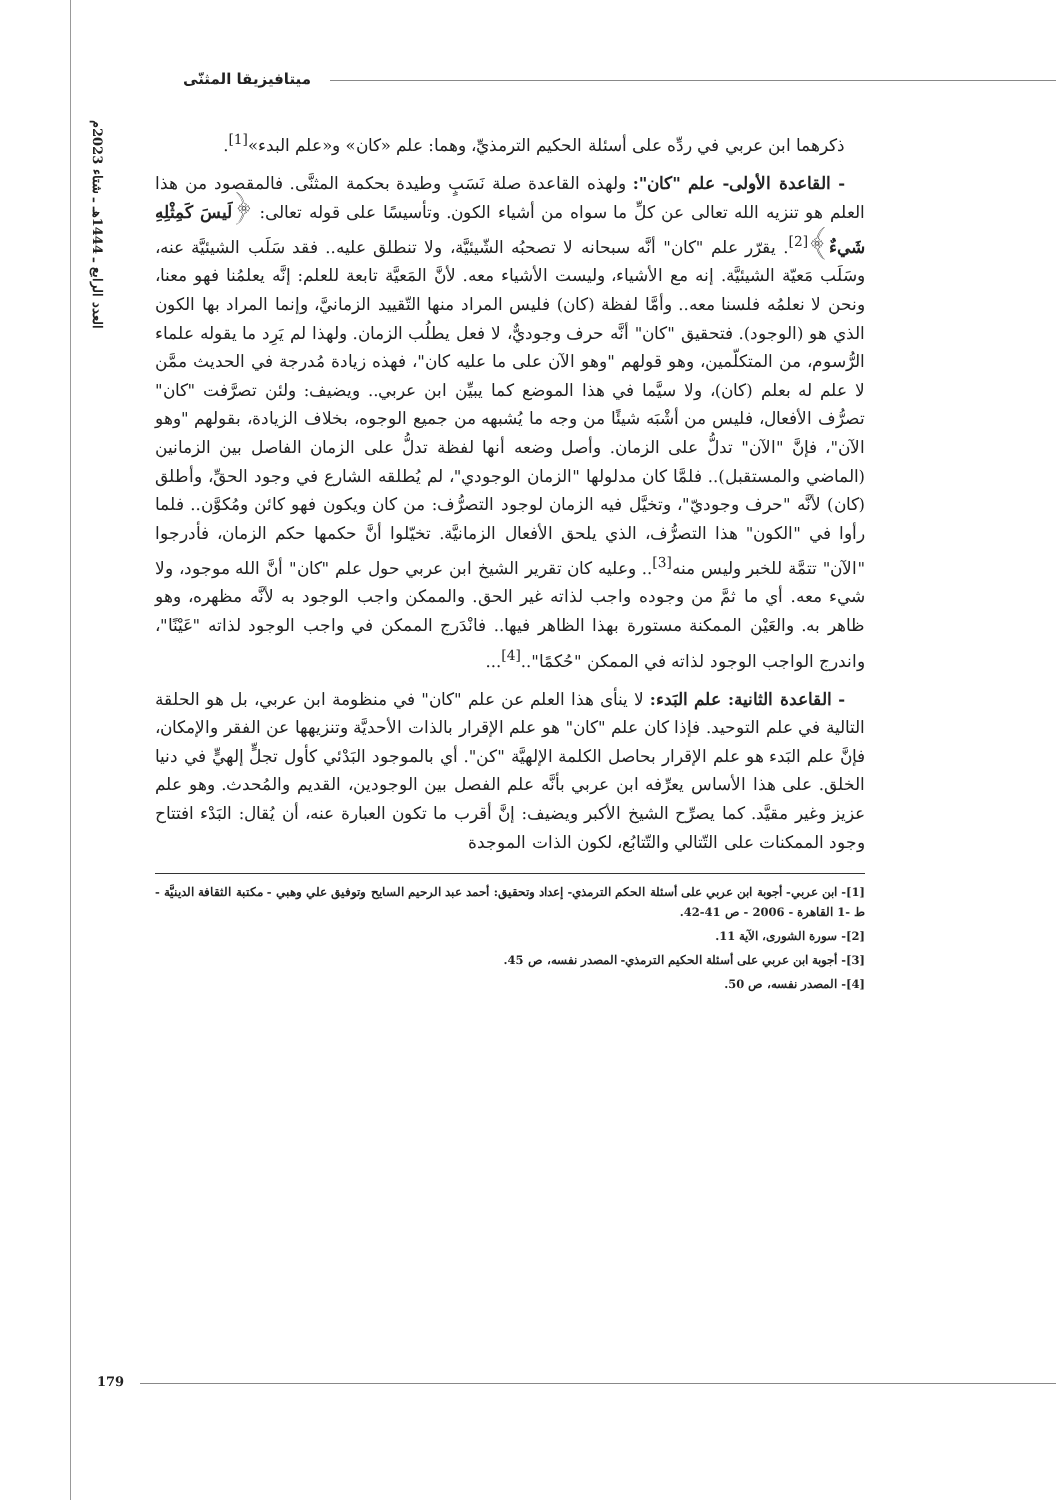العدد الرابع ـ 1444هـ ـ شتاء 2023م
ميتافيزيقا المثنّى
ذكرهما ابن عربي في ردِّه على أسئلة الحكيم الترمذيِّ، وهما: علم «كان» و«علم البدء»<sup>[1]</sup>.
- القاعدة الأولى- علم "كان": ولهذه القاعدة صلة نَسَبٍ وطيدة بحكمة المثنَّى. فالمقصود من هذا العلم هو تنزيه الله تعالى عن كلِّ ما سواه من أشياء الكون. وتأسيسًا على قوله تعالى: ﴿لَيسَ كَمِثْلِهِ شَيءٌ﴾<sup>[2]</sup>. يقرّر علم "كان" أنَّه سبحانه لا تصحبُه الشّيئيَّة، ولا تنطلق عليه.. فقد سَلَب الشيئيَّة عنه، وسَلَب مَعيّة الشيئيَّة. إنه مع الأشياء، وليست الأشياء معه. لأنَّ المَعيَّة تابعة للعلم: إنَّه يعلمُنا فهو معنا، ونحن لا نعلمُه فلسنا معه.. وأمَّا لفظة (كان) فليس المراد منها التّقييد الزمانيَّ، وإنما المراد بها الكون الذي هو (الوجود). فتحقيق "كان" أنَّه حرف وجوديٌّ، لا فعل يطلُب الزمان. ولهذا لم يَرِد ما يقوله علماء الرُّسوم، من المتكلّمين، وهو قولهم "وهو الآن على ما عليه كان"، فهذه زيادة مُدرجة في الحديث ممَّن لا علم له بعلم (كان)، ولا سيَّما في هذا الموضع كما يبيِّن ابن عربي.. ويضيف: ولئن تصرَّفت "كان" تصرُّف الأفعال، فليس من أشْبَه شيئًا من وجه ما يُشبهه من جميع الوجوه، بخلاف الزيادة، بقولهم "وهو الآن"، فإنَّ "الآن" تدلُّ على الزمان. وأصل وضعه أنها لفظة تدلُّ على الزمان الفاصل بين الزمانين (الماضي والمستقبل).. فلمَّا كان مدلولها "الزمان الوجودي"، لم يُطلقه الشارع في وجود الحقِّ، وأطلق (كان) لأنَّه "حرف وجوديّ"، وتخيَّل فيه الزمان لوجود التصرُّف: من كان ويكون فهو كائن ومُكوَّن.. فلما رأوا في "الكون" هذا التصرُّف، الذي يلحق الأفعال الزمانيَّة. تخيّلوا أنَّ حكمها حكم الزمان، فأدرجوا "الآن" تتمَّة للخبر وليس منه<sup>[3]</sup>.. وعليه كان تقرير الشيخ ابن عربي حول علم "كان" أنَّ الله موجود، ولا شيء معه. أي ما ثمَّ من وجوده واجب لذاته غير الحق. والممكن واجب الوجود به لأنَّه مظهره، وهو ظاهر به. والعَيْن الممكنة مستورة بهذا الظاهر فيها.. فانْدَرج الممكن في واجب الوجود لذاته "عَيْنًا"، واندرج الواجب الوجود لذاته في الممكن "حُكمًا"..<sup>[4]</sup>...
- القاعدة الثانية: علم البَدء: لا ينأى هذا العلم عن علم "كان" في منظومة ابن عربي، بل هو الحلقة التالية في علم التوحيد. فإذا كان علم "كان" هو علم الإقرار بالذات الأحديَّة وتنزيهها عن الفقر والإمكان، فإنَّ علم البَدء هو علم الإقرار بحاصل الكلمة الإلهيَّة "كن". أي بالموجود البَدْئي كأول تجلٍّ إلهيٍّ في دنيا الخلق. على هذا الأساس يعرِّفه ابن عربي بأنَّه علم الفصل بين الوجودين، القديم والمُحدث. وهو علم عزيز وغير مقيَّد. كما يصرِّح الشيخ الأكبر ويضيف: إنَّ أقرب ما تكون العبارة عنه، أن يُقال: البَدْء افتتاح وجود الممكنات على التّتالي والتّتابُع، لكون الذات الموجدة
[1]- ابن عربي- أجوبة ابن عربي على أسئلة الحكم الترمذي- إعداد وتحقيق: أحمد عبد الرحيم السايح وتوفيق علي وهبي - مكتبة الثقافة الدينيَّة - ط -1 القاهرة - 2006 - ص 41-42.
[2]- سورة الشورى، الآية 11.
[3]- أجوبة ابن عربي على أسئلة الحكيم الترمذي- المصدر نفسه، ص 45.
[4]- المصدر نفسه، ص 50.
179